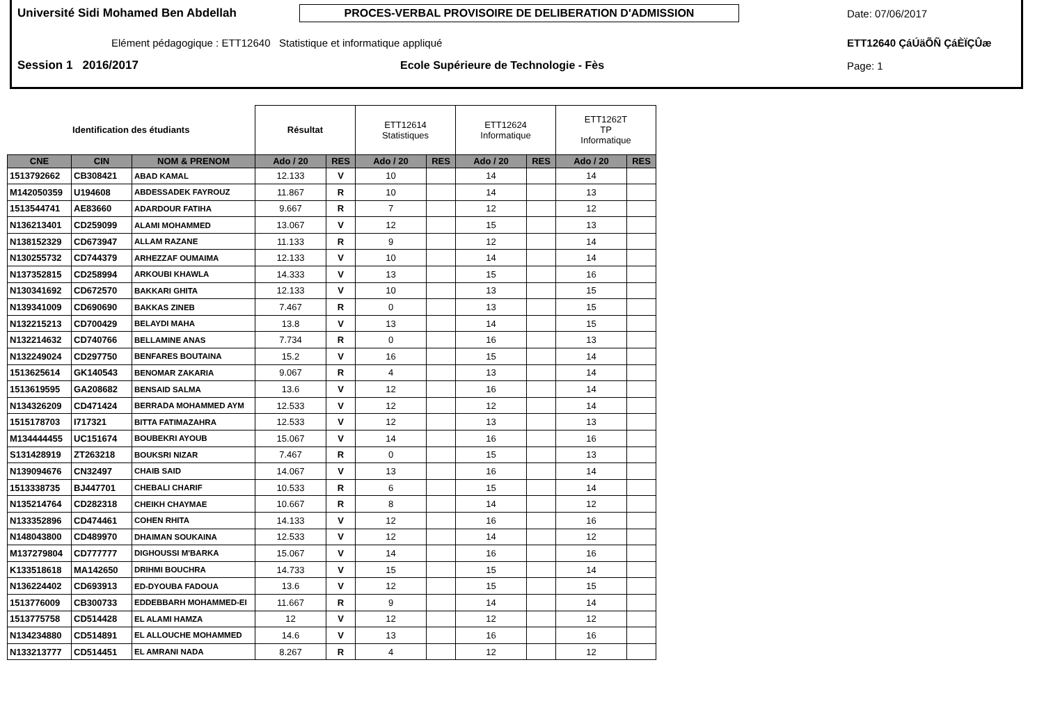Université Sidi Mohamed Ben Abdellah
PROCES-VERBAL PROVISOIRE DE DELIBERATION D'ADMISSION
Date: 07/06/2017
Elément pédagogique : ETT12640 Statistique et informatique appliqué ETT12640 ÇáÚäÕÑ ÇáÈÏÇÛæ
Session 1 2016/2017 Ecole Supérieure de Technologie - Fès Page: 1
| Identification des étudiants | | | Résultat | | ETT12614 Statistiques | | ETT12624 Informatique | | ETT1262T TP Informatique | |
| CNE | CIN | NOM & PRENOM | Ado / 20 | RES | Ado / 20 | RES | Ado / 20 | RES | Ado / 20 | RES |
| 1513792662 | CB308421 | ABAD KAMAL | 12.133 | V | 10 | | 14 | | 14 | |
| M142050359 | U194608 | ABDESSADEK FAYROUZ | 11.867 | R | 10 | | 14 | | 13 | |
| 1513544741 | AE83660 | ADARDOUR FATIHA | 9.667 | R | 7 | | 12 | | 12 | |
| N136213401 | CD259099 | ALAMI MOHAMMED | 13.067 | V | 12 | | 15 | | 13 | |
| N138152329 | CD673947 | ALLAM RAZANE | 11.133 | R | 9 | | 12 | | 14 | |
| N130255732 | CD744379 | ARHEZZAF OUMAIMA | 12.133 | V | 10 | | 14 | | 14 | |
| N137352815 | CD258994 | ARKOUBI KHAWLA | 14.333 | V | 13 | | 15 | | 16 | |
| N130341692 | CD672570 | BAKKARI GHITA | 12.133 | V | 10 | | 13 | | 15 | |
| N139341009 | CD690690 | BAKKAS ZINEB | 7.467 | R | 0 | | 13 | | 15 | |
| N132215213 | CD700429 | BELAYDI MAHA | 13.8 | V | 13 | | 14 | | 15 | |
| N132214632 | CD740766 | BELLAMINE ANAS | 7.734 | R | 0 | | 16 | | 13 | |
| N132249024 | CD297750 | BENFARES BOUTAINA | 15.2 | V | 16 | | 15 | | 14 | |
| 1513625614 | GK140543 | BENOMAR ZAKARIA | 9.067 | R | 4 | | 13 | | 14 | |
| 1513619595 | GA208682 | BENSAID SALMA | 13.6 | V | 12 | | 16 | | 14 | |
| N134326209 | CD471424 | BERRADA MOHAMMED AYM | 12.533 | V | 12 | | 12 | | 14 | |
| 1515178703 | I717321 | BITTA FATIMAZAHRA | 12.533 | V | 12 | | 13 | | 13 | |
| M134444455 | UC151674 | BOUBEKRI AYOUB | 15.067 | V | 14 | | 16 | | 16 | |
| S131428919 | ZT263218 | BOUKSRI NIZAR | 7.467 | R | 0 | | 15 | | 13 | |
| N139094676 | CN32497 | CHAIB SAID | 14.067 | V | 13 | | 16 | | 14 | |
| 1513338735 | BJ447701 | CHEBALI CHARIF | 10.533 | R | 6 | | 15 | | 14 | |
| N135214764 | CD282318 | CHEIKH CHAYMAE | 10.667 | R | 8 | | 14 | | 12 | |
| N133352896 | CD474461 | COHEN RHITA | 14.133 | V | 12 | | 16 | | 16 | |
| N148043800 | CD489970 | DHAIMAN SOUKAINA | 12.533 | V | 12 | | 14 | | 12 | |
| M137279804 | CD777777 | DIGHOUSSI M'BARKA | 15.067 | V | 14 | | 16 | | 16 | |
| K133518618 | MA142650 | DRIHMI BOUCHRA | 14.733 | V | 15 | | 15 | | 14 | |
| N136224402 | CD693913 | ED-DYOUBA FADOUA | 13.6 | V | 12 | | 15 | | 15 | |
| 1513776009 | CB300733 | EDDEBBARH MOHAMMED-EI | 11.667 | R | 9 | | 14 | | 14 | |
| 1513775758 | CD514428 | EL ALAMI HAMZA | 12 | V | 12 | | 12 | | 12 | |
| N134234880 | CD514891 | EL ALLOUCHE MOHAMMED | 14.6 | V | 13 | | 16 | | 16 | |
| N133213777 | CD514451 | EL AMRANI NADA | 8.267 | R | 4 | | 12 | | 12 | |